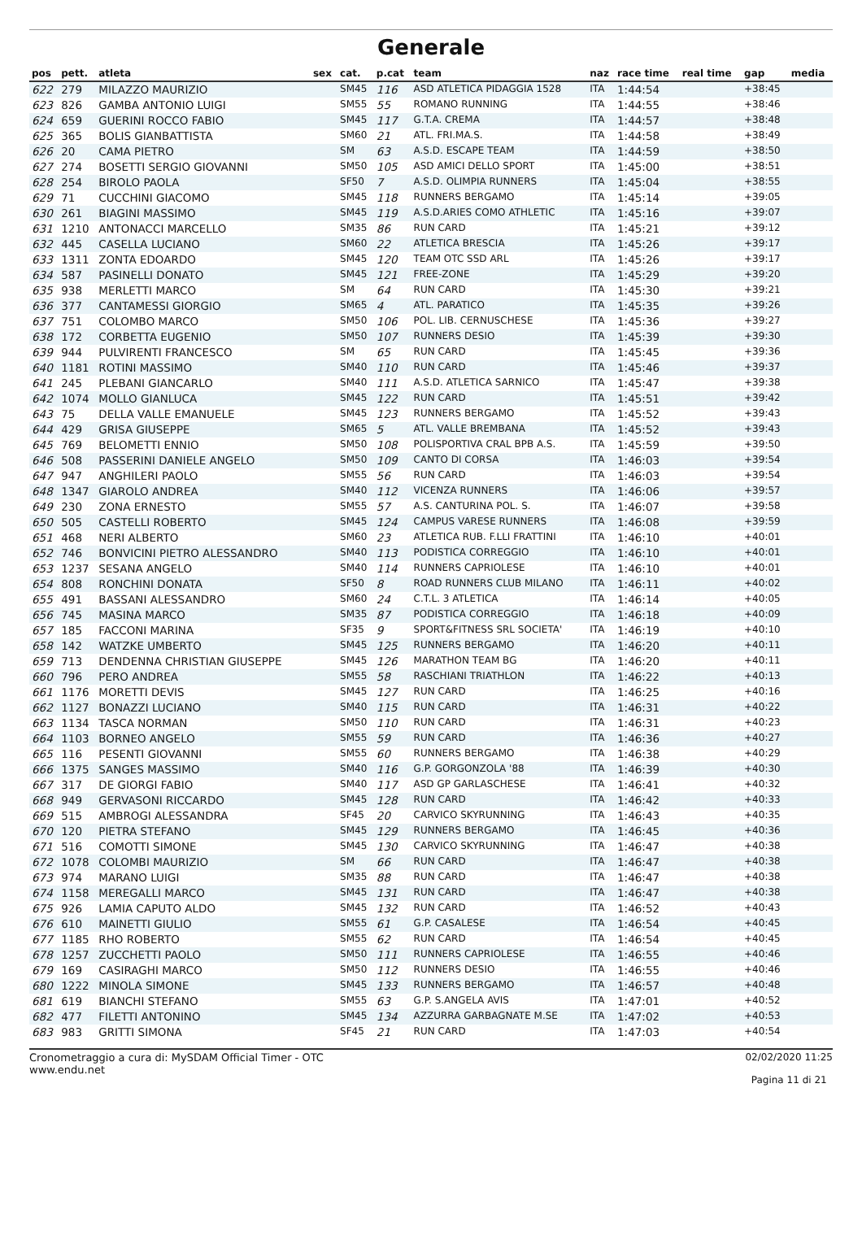Generale
| pos | pett. | atleta | sex | cat. | p.cat | team | naz | race time | real time | gap | media |
| --- | --- | --- | --- | --- | --- | --- | --- | --- | --- | --- | --- |
| 622 | 279 | MILAZZO MAURIZIO | | SM45 | 116 | ASD ATLETICA PIDAGGIA 1528 | ITA | 1:44:54 | | +38:45 | |
| 623 | 826 | GAMBA ANTONIO LUIGI | | SM55 | 55 | ROMANO RUNNING | ITA | 1:44:55 | | +38:46 | |
| 624 | 659 | GUERINI ROCCO FABIO | | SM45 | 117 | G.T.A. CREMA | ITA | 1:44:57 | | +38:48 | |
| 625 | 365 | BOLIS GIANBATTISTA | | SM60 | 21 | ATL. FRI.MA.S. | ITA | 1:44:58 | | +38:49 | |
| 626 | 20 | CAMA PIETRO | | SM | 63 | A.S.D. ESCAPE TEAM | ITA | 1:44:59 | | +38:50 | |
| 627 | 274 | BOSETTI SERGIO GIOVANNI | | SM50 | 105 | ASD AMICI DELLO SPORT | ITA | 1:45:00 | | +38:51 | |
| 628 | 254 | BIROLO PAOLA | | SF50 | 7 | A.S.D. OLIMPIA RUNNERS | ITA | 1:45:04 | | +38:55 | |
| 629 | 71 | CUCCHINI GIACOMO | | SM45 | 118 | RUNNERS BERGAMO | ITA | 1:45:14 | | +39:05 | |
| 630 | 261 | BIAGINI MASSIMO | | SM45 | 119 | A.S.D.ARIES COMO ATHLETIC | ITA | 1:45:16 | | +39:07 | |
| 631 | 1210 | ANTONACCI MARCELLO | | SM35 | 86 | RUN CARD | ITA | 1:45:21 | | +39:12 | |
| 632 | 445 | CASELLA LUCIANO | | SM60 | 22 | ATLETICA BRESCIA | ITA | 1:45:26 | | +39:17 | |
| 633 | 1311 | ZONTA EDOARDO | | SM45 | 120 | TEAM OTC SSD ARL | ITA | 1:45:26 | | +39:17 | |
| 634 | 587 | PASINELLI DONATO | | SM45 | 121 | FREE-ZONE | ITA | 1:45:29 | | +39:20 | |
| 635 | 938 | MERLETTI MARCO | | SM | 64 | RUN CARD | ITA | 1:45:30 | | +39:21 | |
| 636 | 377 | CANTAMESSI GIORGIO | | SM65 | 4 | ATL. PARATICO | ITA | 1:45:35 | | +39:26 | |
| 637 | 751 | COLOMBO MARCO | | SM50 | 106 | POL. LIB. CERNUSCHESE | ITA | 1:45:36 | | +39:27 | |
| 638 | 172 | CORBETTA EUGENIO | | SM50 | 107 | RUNNERS DESIO | ITA | 1:45:39 | | +39:30 | |
| 639 | 944 | PULVIRENTI FRANCESCO | | SM | 65 | RUN CARD | ITA | 1:45:45 | | +39:36 | |
| 640 | 1181 | ROTINI MASSIMO | | SM40 | 110 | RUN CARD | ITA | 1:45:46 | | +39:37 | |
| 641 | 245 | PLEBANI GIANCARLO | | SM40 | 111 | A.S.D. ATLETICA SARNICO | ITA | 1:45:47 | | +39:38 | |
| 642 | 1074 | MOLLO GIANLUCA | | SM45 | 122 | RUN CARD | ITA | 1:45:51 | | +39:42 | |
| 643 | 75 | DELLA VALLE EMANUELE | | SM45 | 123 | RUNNERS BERGAMO | ITA | 1:45:52 | | +39:43 | |
| 644 | 429 | GRISA GIUSEPPE | | SM65 | 5 | ATL. VALLE BREMBANA | ITA | 1:45:52 | | +39:43 | |
| 645 | 769 | BELOMETTI ENNIO | | SM50 | 108 | POLISPORTIVA CRAL BPB A.S. | ITA | 1:45:59 | | +39:50 | |
| 646 | 508 | PASSERINI DANIELE ANGELO | | SM50 | 109 | CANTO DI CORSA | ITA | 1:46:03 | | +39:54 | |
| 647 | 947 | ANGHILERI PAOLO | | SM55 | 56 | RUN CARD | ITA | 1:46:03 | | +39:54 | |
| 648 | 1347 | GIAROLO ANDREA | | SM40 | 112 | VICENZA RUNNERS | ITA | 1:46:06 | | +39:57 | |
| 649 | 230 | ZONA ERNESTO | | SM55 | 57 | A.S. CANTURINA POL. S. | ITA | 1:46:07 | | +39:58 | |
| 650 | 505 | CASTELLI ROBERTO | | SM45 | 124 | CAMPUS VARESE RUNNERS | ITA | 1:46:08 | | +39:59 | |
| 651 | 468 | NERI ALBERTO | | SM60 | 23 | ATLETICA RUB. F.LLI FRATTINI | ITA | 1:46:10 | | +40:01 | |
| 652 | 746 | BONVICINI PIETRO ALESSANDRO | | SM40 | 113 | PODISTICA CORREGGIO | ITA | 1:46:10 | | +40:01 | |
| 653 | 1237 | SESANA ANGELO | | SM40 | 114 | RUNNERS CAPRIOLESE | ITA | 1:46:10 | | +40:01 | |
| 654 | 808 | RONCHINI DONATA | | SF50 | 8 | ROAD RUNNERS CLUB MILANO | ITA | 1:46:11 | | +40:02 | |
| 655 | 491 | BASSANI ALESSANDRO | | SM60 | 24 | C.T.L. 3 ATLETICA | ITA | 1:46:14 | | +40:05 | |
| 656 | 745 | MASINA MARCO | | SM35 | 87 | PODISTICA CORREGGIO | ITA | 1:46:18 | | +40:09 | |
| 657 | 185 | FACCONI MARINA | | SF35 | 9 | SPORT&FITNESS SRL SOCIETA' | ITA | 1:46:19 | | +40:10 | |
| 658 | 142 | WATZKE UMBERTO | | SM45 | 125 | RUNNERS BERGAMO | ITA | 1:46:20 | | +40:11 | |
| 659 | 713 | DENDENNA CHRISTIAN GIUSEPPE | | SM45 | 126 | MARATHON TEAM BG | ITA | 1:46:20 | | +40:11 | |
| 660 | 796 | PERO ANDREA | | SM55 | 58 | RASCHIANI TRIATHLON | ITA | 1:46:22 | | +40:13 | |
| 661 | 1176 | MORETTI DEVIS | | SM45 | 127 | RUN CARD | ITA | 1:46:25 | | +40:16 | |
| 662 | 1127 | BONAZZI LUCIANO | | SM40 | 115 | RUN CARD | ITA | 1:46:31 | | +40:22 | |
| 663 | 1134 | TASCA NORMAN | | SM50 | 110 | RUN CARD | ITA | 1:46:31 | | +40:23 | |
| 664 | 1103 | BORNEO ANGELO | | SM55 | 59 | RUN CARD | ITA | 1:46:36 | | +40:27 | |
| 665 | 116 | PESENTI GIOVANNI | | SM55 | 60 | RUNNERS BERGAMO | ITA | 1:46:38 | | +40:29 | |
| 666 | 1375 | SANGES MASSIMO | | SM40 | 116 | G.P. GORGONZOLA '88 | ITA | 1:46:39 | | +40:30 | |
| 667 | 317 | DE GIORGI FABIO | | SM40 | 117 | ASD GP GARLASCHESE | ITA | 1:46:41 | | +40:32 | |
| 668 | 949 | GERVASONI RICCARDO | | SM45 | 128 | RUN CARD | ITA | 1:46:42 | | +40:33 | |
| 669 | 515 | AMBROGI ALESSANDRA | | SF45 | 20 | CARVICO SKYRUNNING | ITA | 1:46:43 | | +40:35 | |
| 670 | 120 | PIETRA STEFANO | | SM45 | 129 | RUNNERS BERGAMO | ITA | 1:46:45 | | +40:36 | |
| 671 | 516 | COMOTTI SIMONE | | SM45 | 130 | CARVICO SKYRUNNING | ITA | 1:46:47 | | +40:38 | |
| 672 | 1078 | COLOMBI MAURIZIO | | SM | 66 | RUN CARD | ITA | 1:46:47 | | +40:38 | |
| 673 | 974 | MARANO LUIGI | | SM35 | 88 | RUN CARD | ITA | 1:46:47 | | +40:38 | |
| 674 | 1158 | MEREGALLI MARCO | | SM45 | 131 | RUN CARD | ITA | 1:46:47 | | +40:38 | |
| 675 | 926 | LAMIA CAPUTO ALDO | | SM45 | 132 | RUN CARD | ITA | 1:46:52 | | +40:43 | |
| 676 | 610 | MAINETTI GIULIO | | SM55 | 61 | G.P. CASALESE | ITA | 1:46:54 | | +40:45 | |
| 677 | 1185 | RHO ROBERTO | | SM55 | 62 | RUN CARD | ITA | 1:46:54 | | +40:45 | |
| 678 | 1257 | ZUCCHETTI PAOLO | | SM50 | 111 | RUNNERS CAPRIOLESE | ITA | 1:46:55 | | +40:46 | |
| 679 | 169 | CASIRAGHI MARCO | | SM50 | 112 | RUNNERS DESIO | ITA | 1:46:55 | | +40:46 | |
| 680 | 1222 | MINOLA SIMONE | | SM45 | 133 | RUNNERS BERGAMO | ITA | 1:46:57 | | +40:48 | |
| 681 | 619 | BIANCHI STEFANO | | SM55 | 63 | G.P. S.ANGELA AVIS | ITA | 1:47:01 | | +40:52 | |
| 682 | 477 | FILETTI ANTONINO | | SM45 | 134 | AZZURRA GARBAGNATE M.SE | ITA | 1:47:02 | | +40:53 | |
| 683 | 983 | GRITTI SIMONA | | SF45 | 21 | RUN CARD | ITA | 1:47:03 | | +40:54 | |
Cronometraggio a cura di: MySDAM Official Timer - OTC
www.endu.net
02/02/2020 11:25
Pagina 11 di 21